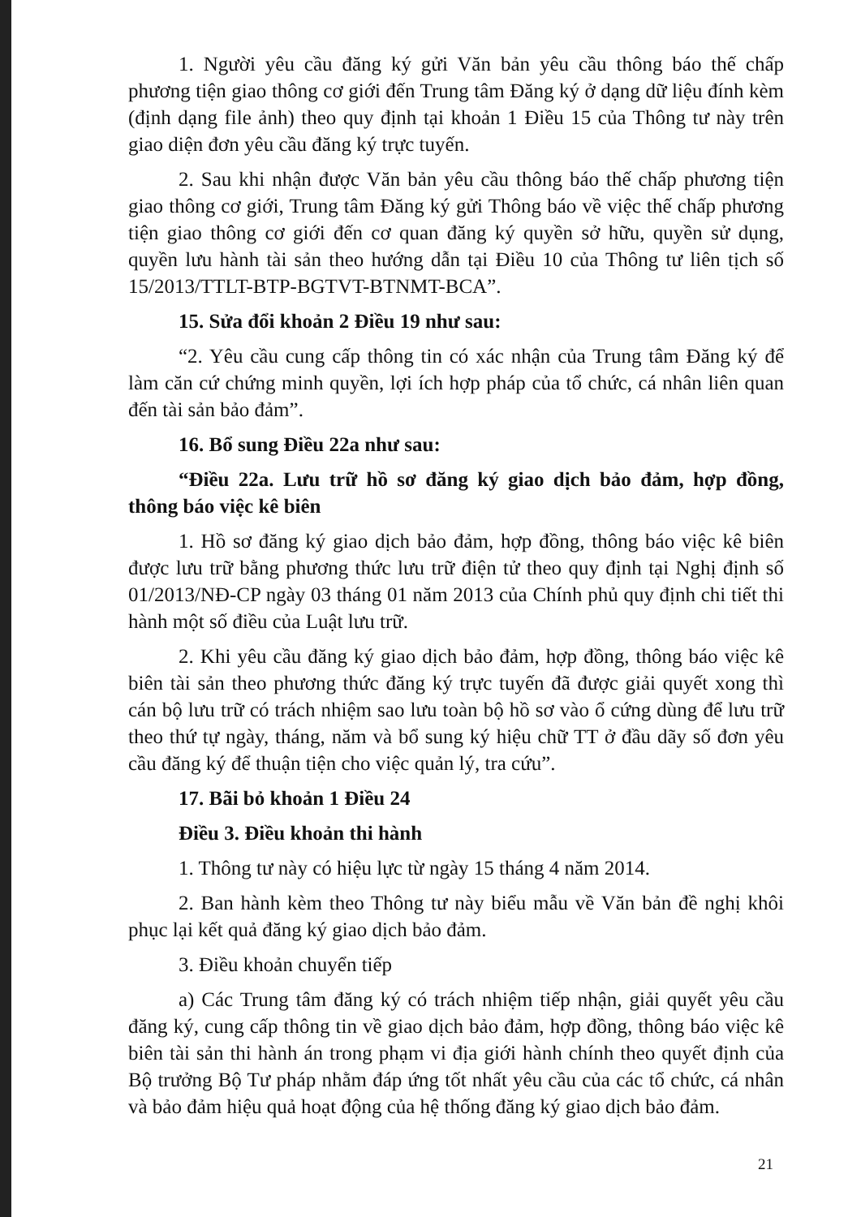1. Người yêu cầu đăng ký gửi Văn bản yêu cầu thông báo thế chấp phương tiện giao thông cơ giới đến Trung tâm Đăng ký ở dạng dữ liệu đính kèm (định dạng file ảnh) theo quy định tại khoản 1 Điều 15 của Thông tư này trên giao diện đơn yêu cầu đăng ký trực tuyến.
2. Sau khi nhận được Văn bản yêu cầu thông báo thế chấp phương tiện giao thông cơ giới, Trung tâm Đăng ký gửi Thông báo về việc thế chấp phương tiện giao thông cơ giới đến cơ quan đăng ký quyền sở hữu, quyền sử dụng, quyền lưu hành tài sản theo hướng dẫn tại Điều 10 của Thông tư liên tịch số 15/2013/TTLT-BTP-BGTVT-BTNMT-BCA”.
15. Sửa đổi khoản 2 Điều 19 như sau:
“2. Yêu cầu cung cấp thông tin có xác nhận của Trung tâm Đăng ký để làm căn cứ chứng minh quyền, lợi ích hợp pháp của tổ chức, cá nhân liên quan đến tài sản bảo đảm”.
16. Bổ sung Điều 22a như sau:
“Điều 22a. Lưu trữ hồ sơ đăng ký giao dịch bảo đảm, hợp đồng, thông báo việc kê biên
1. Hồ sơ đăng ký giao dịch bảo đảm, hợp đồng, thông báo việc kê biên được lưu trữ bằng phương thức lưu trữ điện tử theo quy định tại Nghị định số 01/2013/NĐ-CP ngày 03 tháng 01 năm 2013 của Chính phủ quy định chi tiết thi hành một số điều của Luật lưu trữ.
2. Khi yêu cầu đăng ký giao dịch bảo đảm, hợp đồng, thông báo việc kê biên tài sản theo phương thức đăng ký trực tuyến đã được giải quyết xong thì cán bộ lưu trữ có trách nhiệm sao lưu toàn bộ hồ sơ vào ổ cứng dùng để lưu trữ theo thứ tự ngày, tháng, năm và bổ sung ký hiệu chữ TT ở đầu dãy số đơn yêu cầu đăng ký để thuận tiện cho việc quản lý, tra cứu”.
17. Bãi bỏ khoản 1 Điều 24
Điều 3. Điều khoản thi hành
1. Thông tư này có hiệu lực từ ngày 15 tháng 4 năm 2014.
2. Ban hành kèm theo Thông tư này biểu mẫu về Văn bản đề nghị khôi phục lại kết quả đăng ký giao dịch bảo đảm.
3. Điều khoản chuyển tiếp
a) Các Trung tâm đăng ký có trách nhiệm tiếp nhận, giải quyết yêu cầu đăng ký, cung cấp thông tin về giao dịch bảo đảm, hợp đồng, thông báo việc kê biên tài sản thi hành án trong phạm vi địa giới hành chính theo quyết định của Bộ trưởng Bộ Tư pháp nhằm đáp ứng tốt nhất yêu cầu của các tổ chức, cá nhân và bảo đảm hiệu quả hoạt động của hệ thống đăng ký giao dịch bảo đảm.
21